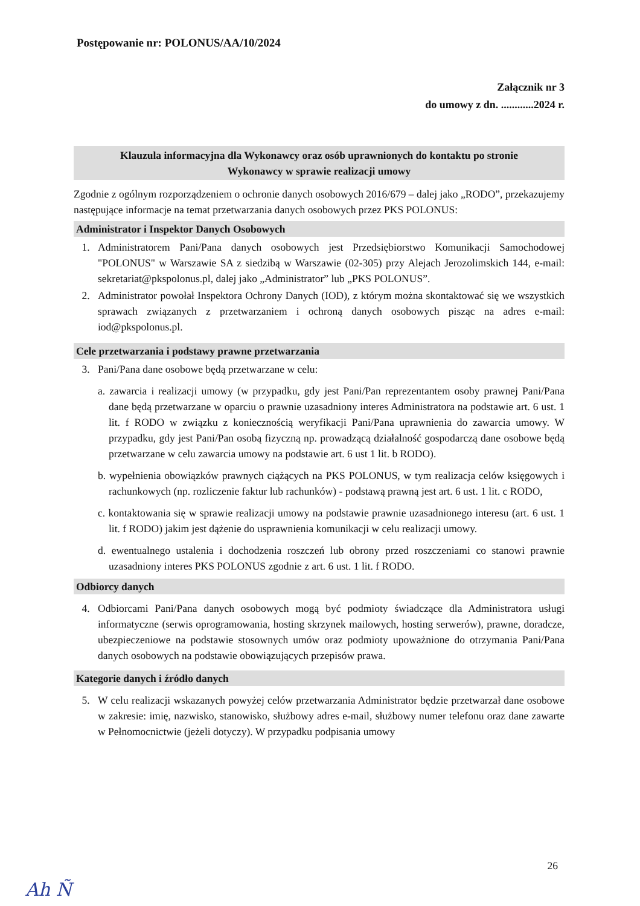Postępowanie nr: POLONUS/AA/10/2024
Załącznik nr 3
do umowy z dn. ............2024 r.
Klauzula informacyjna dla Wykonawcy oraz osób uprawnionych do kontaktu po stronie
Wykonawcy w sprawie realizacji umowy
Zgodnie z ogólnym rozporządzeniem o ochronie danych osobowych 2016/679 – dalej jako „RODO”, przekazujemy następujące informacje na temat przetwarzania danych osobowych przez PKS POLONUS:
Administrator i Inspektor Danych Osobowych
1. Administratorem Pani/Pana danych osobowych jest Przedsiębiorstwo Komunikacji Samochodowej "POLONUS" w Warszawie SA z siedzibą w Warszawie (02-305) przy Alejach Jerozolimskich 144, e-mail: sekretariat@pkspolonus.pl, dalej jako „Administrator” lub „PKS POLONUS”.
2. Administrator powołał Inspektora Ochrony Danych (IOD), z którym można skontaktować się we wszystkich sprawach związanych z przetwarzaniem i ochroną danych osobowych pisząc na adres e-mail: iod@pkspolonus.pl.
Cele przetwarzania i podstawy prawne przetwarzania
3. Pani/Pana dane osobowe będą przetwarzane w celu:
a. zawarcia i realizacji umowy (w przypadku, gdy jest Pani/Pan reprezentantem osoby prawnej Pani/Pana dane będą przetwarzane w oparciu o prawnie uzasadniony interes Administratora na podstawie art. 6 ust. 1 lit. f RODO w związku z koniecznością weryfikacji Pani/Pana uprawnienia do zawarcia umowy. W przypadku, gdy jest Pani/Pan osobą fizyczną np. prowadzącą działalność gospodarczą dane osobowe będą przetwarzane w celu zawarcia umowy na podstawie art. 6 ust 1 lit. b RODO).
b. wypełnienia obowiązków prawnych ciążących na PKS POLONUS, w tym realizacja celów księgowych i rachunkowych (np. rozliczenie faktur lub rachunków) - podstawą prawną jest art. 6 ust. 1 lit. c RODO,
c. kontaktowania się w sprawie realizacji umowy na podstawie prawnie uzasadnionego interesu (art. 6 ust. 1 lit. f RODO) jakim jest dążenie do usprawnienia komunikacji w celu realizacji umowy.
d. ewentualnego ustalenia i dochodzenia roszczeń lub obrony przed roszczeniami co stanowi prawnie uzasadniony interes PKS POLONUS zgodnie z art. 6 ust. 1 lit. f RODO.
Odbiorcy danych
4. Odbiorcami Pani/Pana danych osobowych mogą być podmioty świadczące dla Administratora usługi informatyczne (serwis oprogramowania, hosting skrzynek mailowych, hosting serwerów), prawne, doradcze, ubezpieczeniowe na podstawie stosownych umów oraz podmioty upoważnione do otrzymania Pani/Pana danych osobowych na podstawie obowiązujących przepisów prawa.
Kategorie danych i źródło danych
5. W celu realizacji wskazanych powyżej celów przetwarzania Administrator będzie przetwarzał dane osobowe w zakresie: imię, nazwisko, stanowisko, służbowy adres e-mail, służbowy numer telefonu oraz dane zawarte w Pełnomocnictwie (jeżeli dotyczy). W przypadku podpisania umowy
26
Ah Ñ